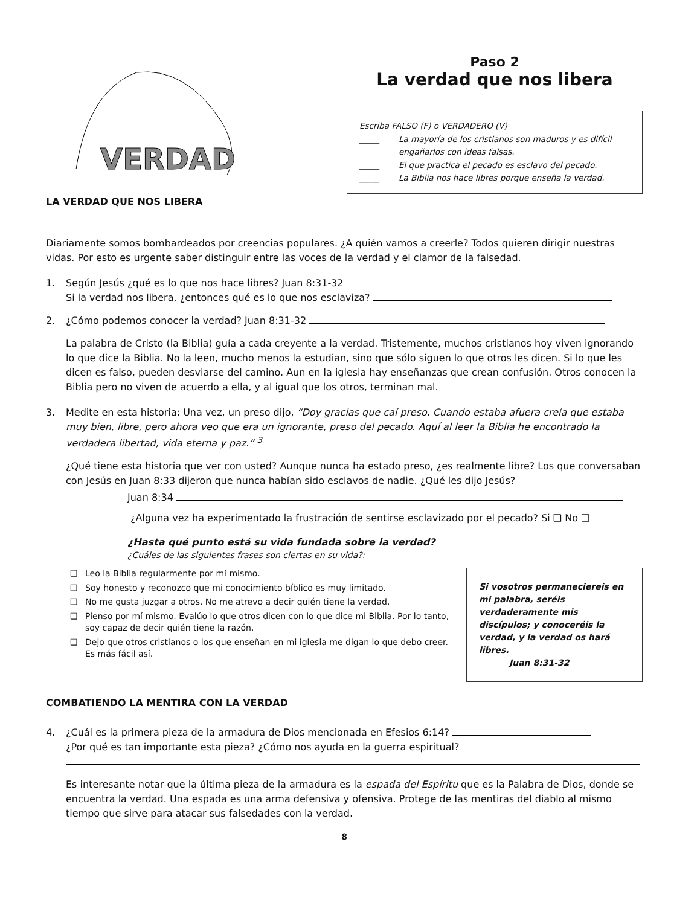VERDAD
LA VERDAD QUE NOS LIBERA
Paso 2
La verdad que nos libera
Escriba FALSO (F) o VERDADERO (V)
_____ La mayoría de los cristianos son maduros y es difícil engañarlos con ideas falsas.
_____ El que practica el pecado es esclavo del pecado.
_____ La Biblia nos hace libres porque enseña la verdad.
Diariamente somos bombardeados por creencias populares. ¿A quién vamos a creerle? Todos quieren dirigir nuestras vidas. Por esto es urgente saber distinguir entre las voces de la verdad y el clamor de la falsedad.
1. Según Jesús ¿qué es lo que nos hace libres? Juan 8:31-32
Si la verdad nos libera, ¿entonces qué es lo que nos esclaviza?
2. ¿Cómo podemos conocer la verdad? Juan 8:31-32
La palabra de Cristo (la Biblia) guía a cada creyente a la verdad. Tristemente, muchos cristianos hoy viven ignorando lo que dice la Biblia. No la leen, mucho menos la estudian, sino que sólo siguen lo que otros les dicen. Si lo que les dicen es falso, pueden desviarse del camino. Aun en la iglesia hay enseñanzas que crean confusión. Otros conocen la Biblia pero no viven de acuerdo a ella, y al igual que los otros, terminan mal.
3. Medite en esta historia: Una vez, un preso dijo, “Doy gracias que caí preso. Cuando estaba afuera creía que estaba muy bien, libre, pero ahora veo que era un ignorante, preso del pecado. Aquí al leer la Biblia he encontrado la verdadera libertad, vida eterna y paz.” <sup>3</sup>
¿Qué tiene esta historia que ver con usted? Aunque nunca ha estado preso, ¿es realmente libre? Los que conversaban con Jesús en Juan 8:33 dijeron que nunca habían sido esclavos de nadie. ¿Qué les dijo Jesús?
Juan 8:34
¿Alguna vez ha experimentado la frustración de sentirse esclavizado por el pecado? Si ❑ No ❑
¿Hasta qué punto está su vida fundada sobre la verdad?
¿Cuáles de las siguientes frases son ciertas en su vida?:
❑ Leo la Biblia regularmente por mí mismo.
❑ Soy honesto y reconozco que mi conocimiento bíblico es muy limitado.
❑ No me gusta juzgar a otros. No me atrevo a decir quién tiene la verdad.
❑ Pienso por mí mismo. Evalúo lo que otros dicen con lo que dice mi Biblia. Por lo tanto, soy capaz de decir quién tiene la razón.
❑ Dejo que otros cristianos o los que enseñan en mi iglesia me digan lo que debo creer. Es más fácil así.
Si vosotros permaneciereis en mi palabra, seréis verdaderamente mis discípulos; y conoceréis la verdad, y la verdad os hará libres.
Juan 8:31-32
COMBATIENDO LA MENTIRA CON LA VERDAD
4. ¿Cuál es la primera pieza de la armadura de Dios mencionada en Efesios 6:14?
¿Por qué es tan importante esta pieza? ¿Cómo nos ayuda en la guerra espiritual?
Es interesante notar que la última pieza de la armadura es la espada del Espíritu que es la Palabra de Dios, donde se encuentra la verdad. Una espada es una arma defensiva y ofensiva. Protege de las mentiras del diablo al mismo tiempo que sirve para atacar sus falsedades con la verdad.
8